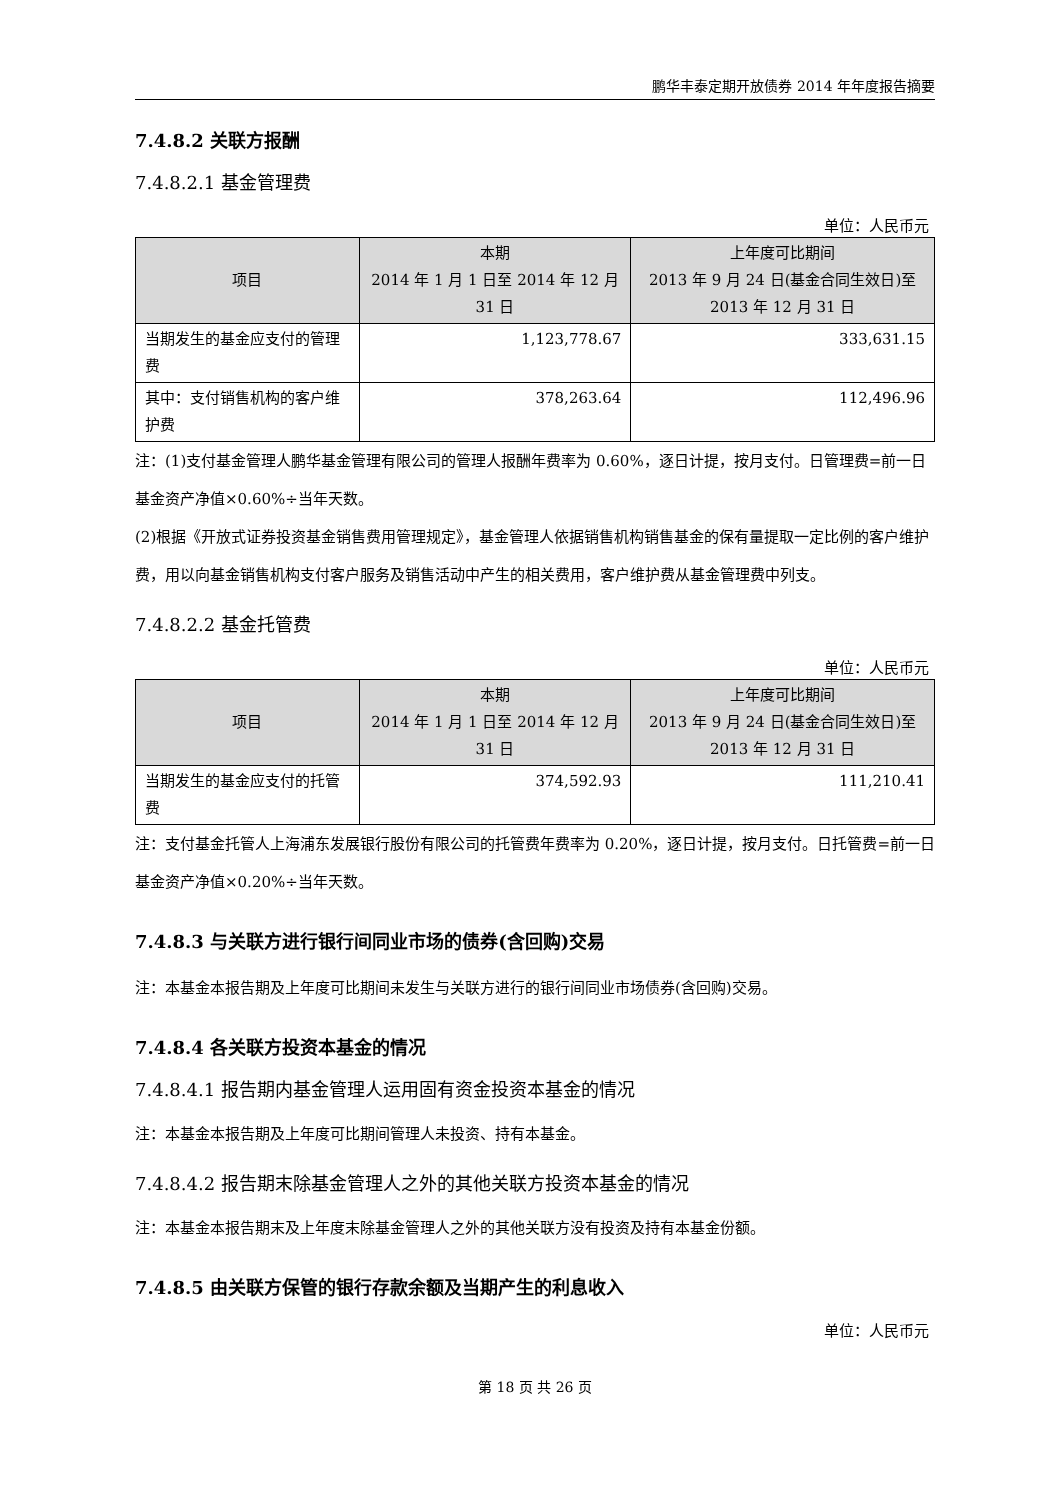鹏华丰泰定期开放债券 2014 年年度报告摘要
7.4.8.2 关联方报酬
7.4.8.2.1 基金管理费
单位：人民币元
| 项目 | 本期 2014 年 1 月 1 日至 2014 年 12 月 31 日 | 上年度可比期间 2013 年 9 月 24 日(基金合同生效日)至 2013 年 12 月 31 日 |
| --- | --- | --- |
| 当期发生的基金应支付的管理费 | 1,123,778.67 | 333,631.15 |
| 其中：支付销售机构的客户维护费 | 378,263.64 | 112,496.96 |
注：(1)支付基金管理人鹏华基金管理有限公司的管理人报酬年费率为 0.60%，逐日计提，按月支付。日管理费=前一日基金资产净值×0.60%÷当年天数。
(2)根据《开放式证券投资基金销售费用管理规定》，基金管理人依据销售机构销售基金的保有量提取一定比例的客户维护费，用以向基金销售机构支付客户服务及销售活动中产生的相关费用，客户维护费从基金管理费中列支。
7.4.8.2.2 基金托管费
单位：人民币元
| 项目 | 本期 2014 年 1 月 1 日至 2014 年 12 月 31 日 | 上年度可比期间 2013 年 9 月 24 日(基金合同生效日)至 2013 年 12 月 31 日 |
| --- | --- | --- |
| 当期发生的基金应支付的托管费 | 374,592.93 | 111,210.41 |
注：支付基金托管人上海浦东发展银行股份有限公司的托管费年费率为 0.20%，逐日计提，按月支付。日托管费=前一日基金资产净值×0.20%÷当年天数。
7.4.8.3 与关联方进行银行间同业市场的债券(含回购)交易
注：本基金本报告期及上年度可比期间未发生与关联方进行的银行间同业市场债券(含回购)交易。
7.4.8.4 各关联方投资本基金的情况
7.4.8.4.1 报告期内基金管理人运用固有资金投资本基金的情况
注：本基金本报告期及上年度可比期间管理人未投资、持有本基金。
7.4.8.4.2 报告期末除基金管理人之外的其他关联方投资本基金的情况
注：本基金本报告期末及上年度末除基金管理人之外的其他关联方没有投资及持有本基金份额。
7.4.8.5 由关联方保管的银行存款余额及当期产生的利息收入
单位：人民币元
第 18 页 共 26 页